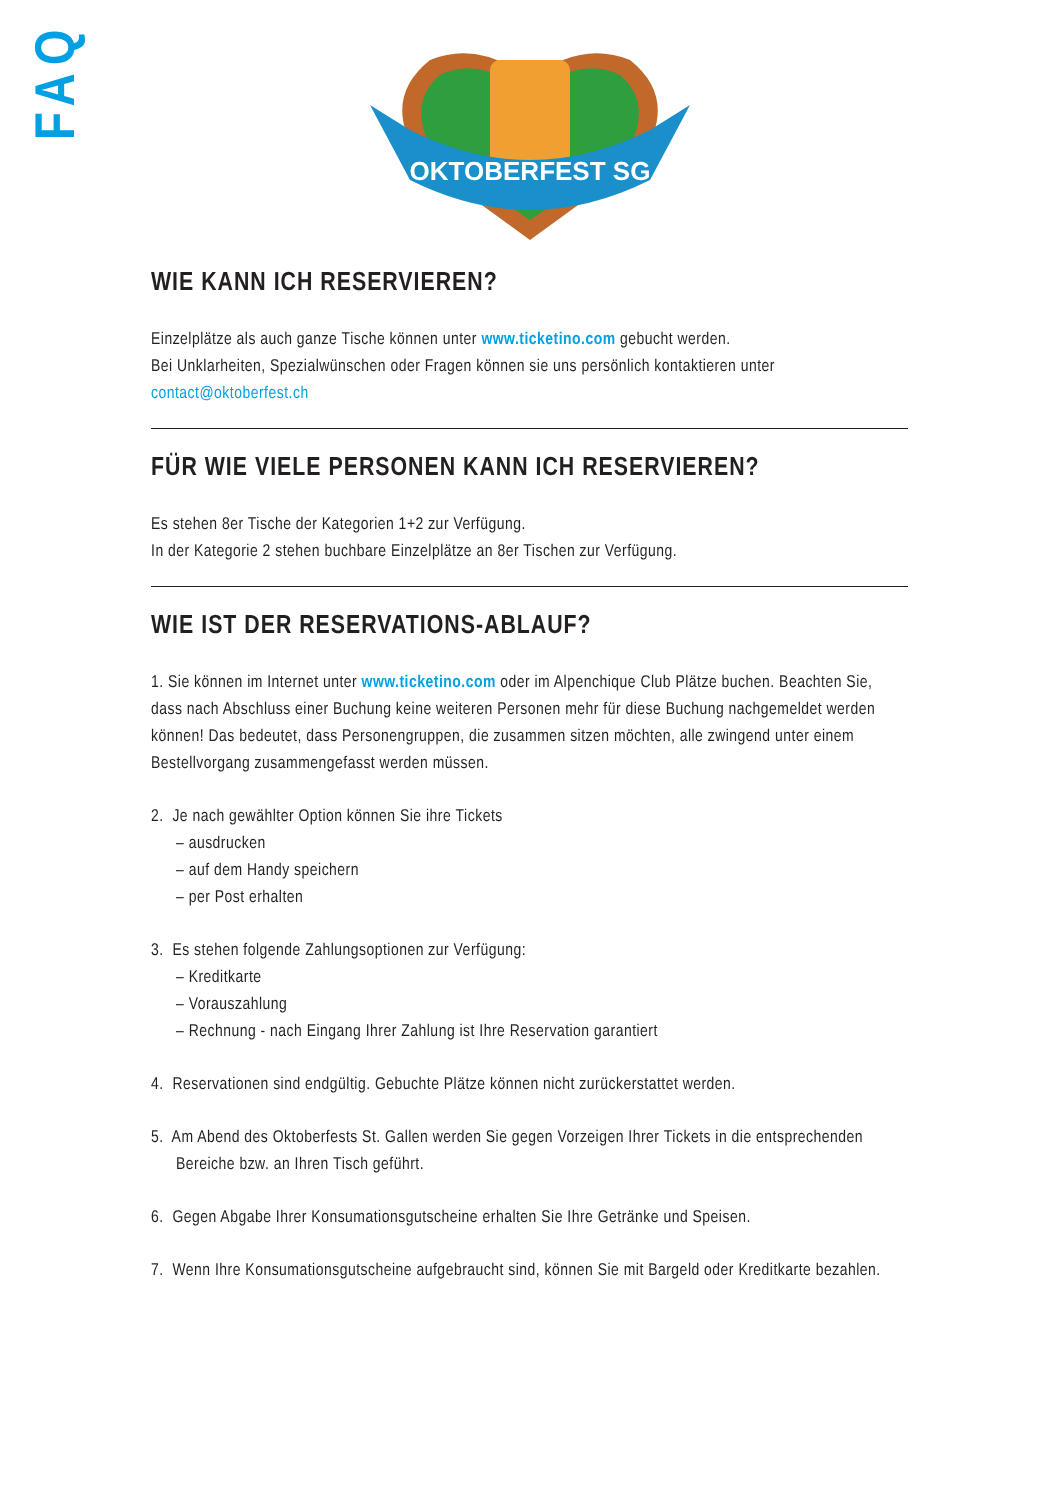FAQ
OKTOBERFEST SG
WIE KANN ICH RESERVIEREN?
Einzelplätze als auch ganze Tische können unter www.ticketino.com gebucht werden.
Bei Unklarheiten, Spezialwünschen oder Fragen können sie uns persönlich kontaktieren unter
contact@oktoberfest.ch
FÜR WIE VIELE PERSONEN KANN ICH RESERVIEREN?
Es stehen 8er Tische der Kategorien 1+2 zur Verfügung.
In der Kategorie 2 stehen buchbare Einzelplätze an 8er Tischen zur Verfügung.
WIE IST DER RESERVATIONS-ABLAUF?
1. Sie können im Internet unter www.ticketino.com oder im Alpenchique Club Plätze buchen. Beachten Sie, dass nach Abschluss einer Buchung keine weiteren Personen mehr für diese Buchung nachgemeldet werden können! Das bedeutet, dass Personengruppen, die zusammen sitzen möchten, alle zwingend unter einem Bestellvorgang zusammengefasst werden müssen.
2. Je nach gewählter Option können Sie ihre Tickets
– ausdrucken
– auf dem Handy speichern
– per Post erhalten
3. Es stehen folgende Zahlungsoptionen zur Verfügung:
– Kreditkarte
– Vorauszahlung
– Rechnung - nach Eingang Ihrer Zahlung ist Ihre Reservation garantiert
4. Reservationen sind endgültig. Gebuchte Plätze können nicht zurückerstattet werden.
5. Am Abend des Oktoberfests St. Gallen werden Sie gegen Vorzeigen Ihrer Tickets in die entsprechenden Bereiche bzw. an Ihren Tisch geführt.
6. Gegen Abgabe Ihrer Konsumationsgutscheine erhalten Sie Ihre Getränke und Speisen.
7. Wenn Ihre Konsumationsgutscheine aufgebraucht sind, können Sie mit Bargeld oder Kreditkarte bezahlen.